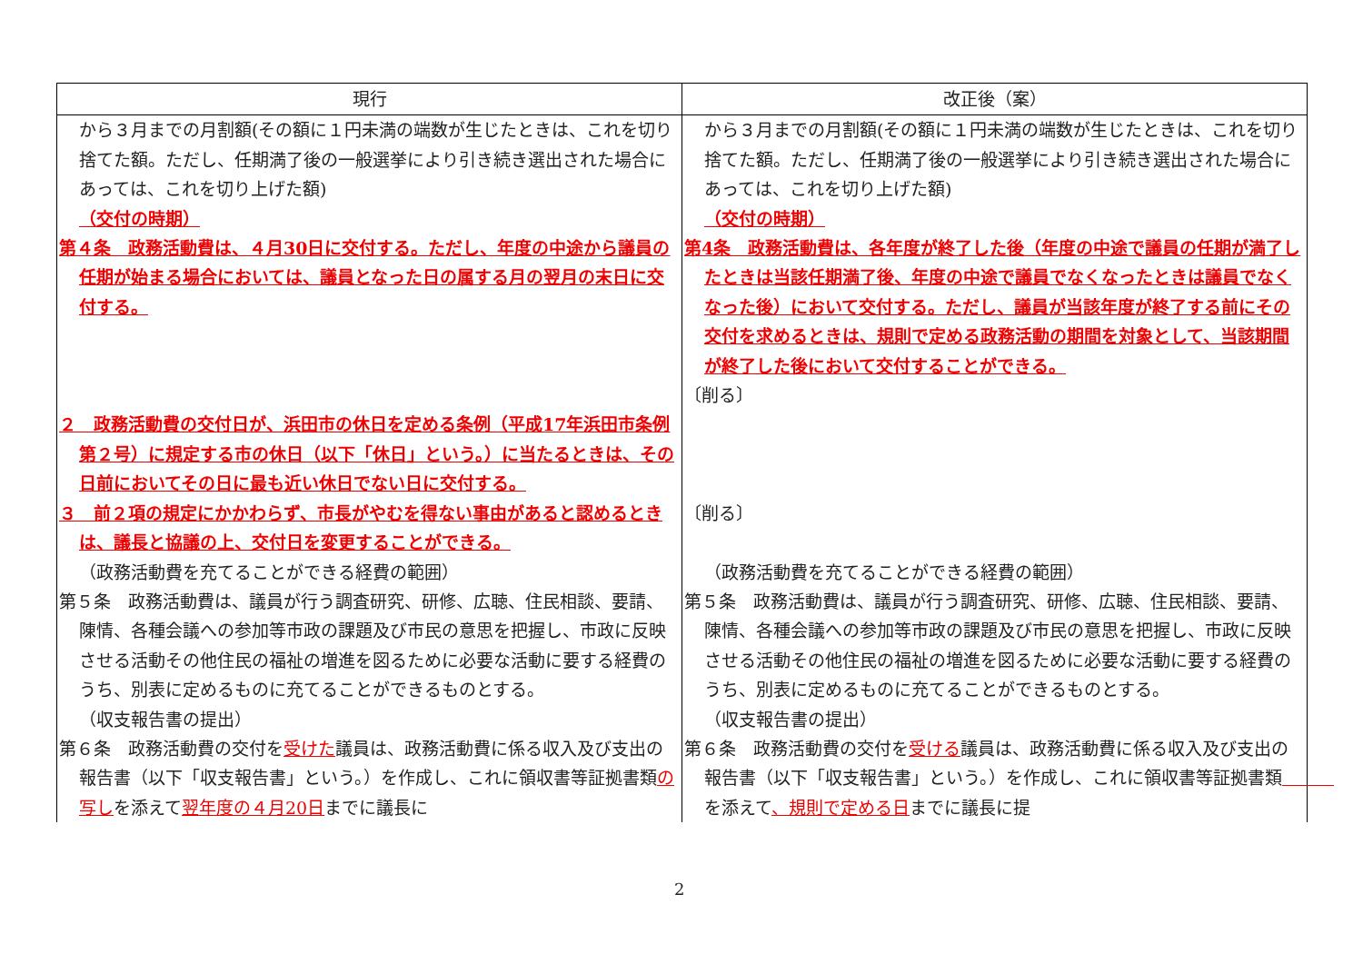| 現行 | 改正後（案） |
| --- | --- |
| から３月までの月割額(その額に１円未満の端数が生じたときは、これを切り捨てた額。ただし、任期満了後の一般選挙により引き続き選出された場合にあっては、これを切り上げた額) （交付の時期） 第４条 政務活動費は、４月30日に交付する。ただし、年度の中途から議員の任期が始まる場合においては、議員となった日の属する月の翌月の末日に交付する。 ２ 政務活動費の交付日が、浜田市の休日を定める条例（平成17年浜田市条例第２号）に規定する市の休日（以下「休日」という。）に当たるときは、その日前においてその日に最も近い休日でない日に交付する。 ３ 前２項の規定にかかわらず、市長がやむを得ない事由があると認めるときは、議長と協議の上、交付日を変更することができる。 （政務活動費を充てることができる経費の範囲） 第５条 政務活動費は、議員が行う調査研究、研修、広聴、住民相談、要請、陳情、各種会議への参加等市政の課題及び市民の意思を把握し、市政に反映させる活動その他住民の福祉の増進を図るために必要な活動に要する経費のうち、別表に定めるものに充てることができるものとする。 （収支報告書の提出） 第６条 政務活動費の交付を 受けた 議員は、政務活動費に係る収入及び支出の報告書（以下「収支報告書」という。）を作成し、これに領収書等証拠書類 の写し を添えて 翌年度の４月20日 までに議長に | から３月までの月割額(その額に１円未満の端数が生じたときは、これを切り捨てた額。ただし、任期満了後の一般選挙により引き続き選出された場合にあっては、これを切り上げた額) （交付の時期） 第4条 政務活動費は、各年度が終了した後（年度の中途で議員の任期が満了したときは当該任期満了後、年度の中途で議員でなくなったときは議員でなくなった後）において交付する。ただし、議員が当該年度が終了する前にその交付を求めるときは、規則で定める政務活動の期間を対象として、当該期間が終了した後において交付することができる。 〔削る〕 〔削る〕 （政務活動費を充てることができる経費の範囲） 第５条 政務活動費は、議員が行う調査研究、研修、広聴、住民相談、要請、陳情、各種会議への参加等市政の課題及び市民の意思を把握し、市政に反映させる活動その他住民の福祉の増進を図るために必要な活動に要する経費のうち、別表に定めるものに充てることができるものとする。 （収支報告書の提出） 第６条 政務活動費の交付を 受ける 議員は、政務活動費に係る収入及び支出の報告書（以下「収支報告書」という。）を作成し、これに領収書等証拠書類 を添えて 、規則で定める日 までに議長に提 |
2